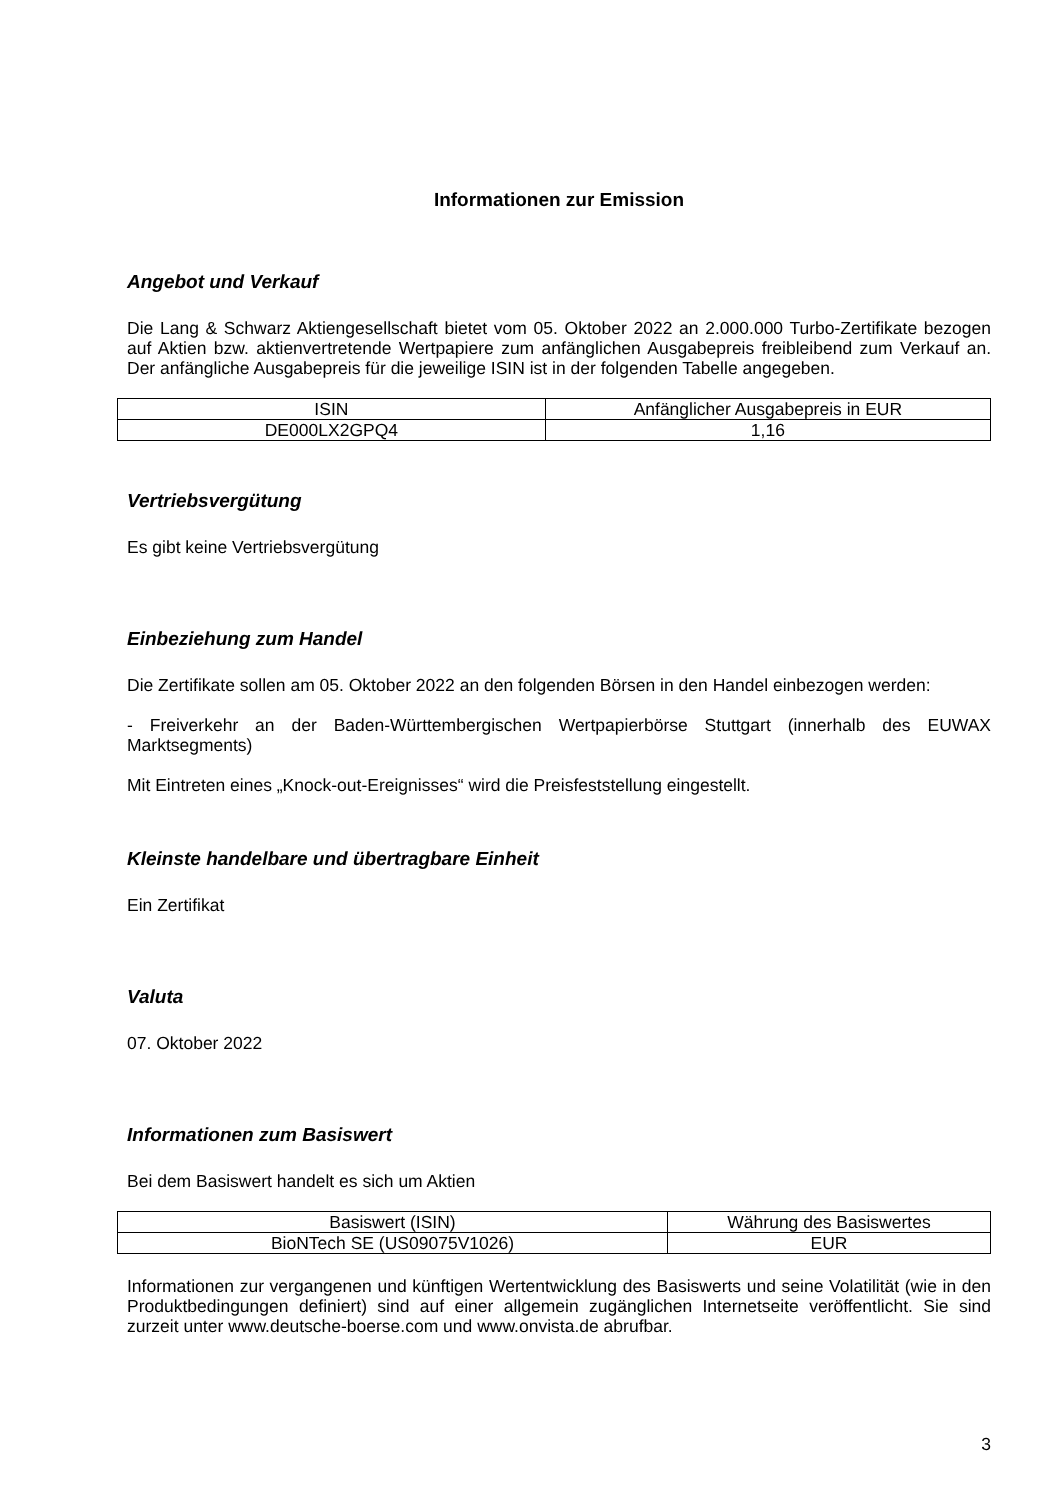Informationen zur Emission
Angebot und Verkauf
Die Lang & Schwarz Aktiengesellschaft bietet vom 05. Oktober 2022 an 2.000.000 Turbo-Zertifikate bezogen auf Aktien bzw. aktienvertretende Wertpapiere zum anfänglichen Ausgabepreis freibleibend zum Verkauf an. Der anfängliche Ausgabepreis für die jeweilige ISIN ist in der folgenden Tabelle angegeben.
| ISIN | Anfänglicher Ausgabepreis in EUR |
| DE000LX2GPQ4 | 1,16 |
Vertriebsvergütung
Es gibt keine Vertriebsvergütung
Einbeziehung zum Handel
Die Zertifikate sollen am 05. Oktober 2022 an den folgenden Börsen in den Handel einbezogen werden:
- Freiverkehr an der Baden-Württembergischen Wertpapierbörse Stuttgart (innerhalb des EUWAX Marktsegments)
Mit Eintreten eines „Knock-out-Ereignisses“ wird die Preisfeststellung eingestellt.
Kleinste handelbare und übertragbare Einheit
Ein Zertifikat
Valuta
07. Oktober 2022
Informationen zum Basiswert
Bei dem Basiswert handelt es sich um Aktien
| Basiswert (ISIN) | Währung des Basiswertes |
| BioNTech SE (US09075V1026) | EUR |
Informationen zur vergangenen und künftigen Wertentwicklung des Basiswerts und seine Volatilität (wie in den Produktbedingungen definiert) sind auf einer allgemein zugänglichen Internetseite veröffentlicht. Sie sind zurzeit unter www.deutsche-boerse.com und www.onvista.de abrufbar.
3